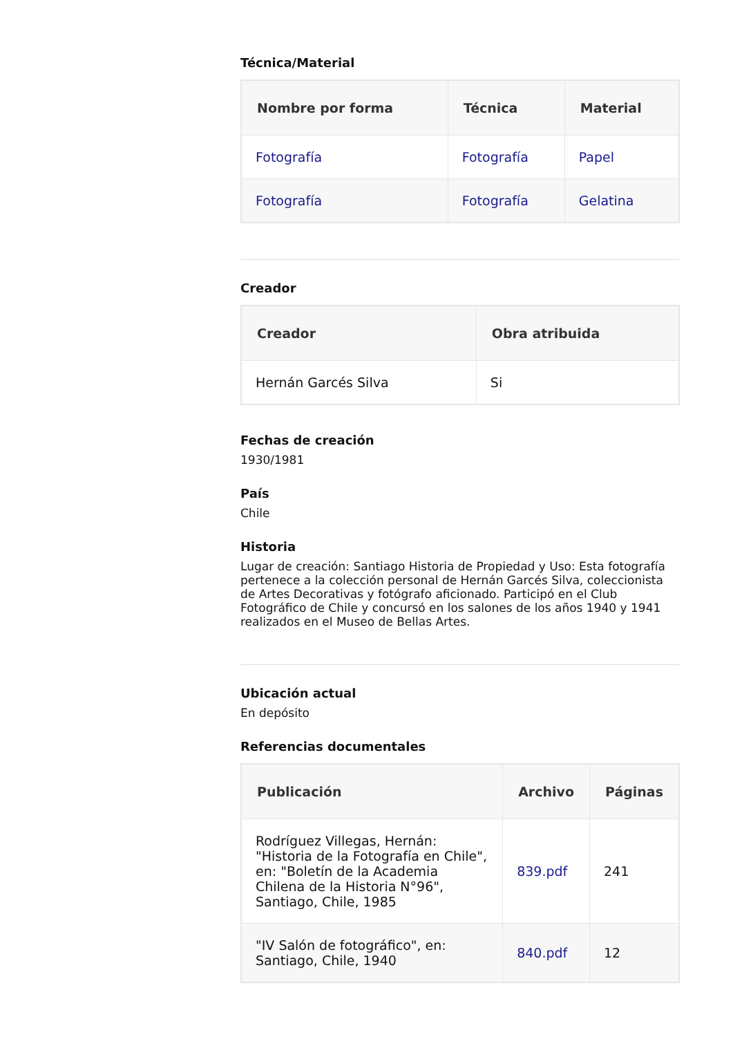Técnica/Material
| Nombre por forma | Técnica | Material |
| --- | --- | --- |
| Fotografía | Fotografía | Papel |
| Fotografía | Fotografía | Gelatina |
Creador
| Creador | Obra atribuida |
| --- | --- |
| Hernán Garcés Silva | Si |
Fechas de creación
1930/1981
País
Chile
Historia
Lugar de creación: Santiago Historia de Propiedad y Uso: Esta fotografía pertenece a la colección personal de Hernán Garcés Silva, coleccionista de Artes Decorativas y fotógrafo aficionado. Participó en el Club Fotográfico de Chile y concursó en los salones de los años 1940 y 1941 realizados en el Museo de Bellas Artes.
Ubicación actual
En depósito
Referencias documentales
| Publicación | Archivo | Páginas |
| --- | --- | --- |
| Rodríguez Villegas, Hernán: "Historia de la Fotografía en Chile", en: "Boletín de la Academia Chilena de la Historia N°96", Santiago, Chile, 1985 | 839.pdf | 241 |
| "IV Salón de fotográfico", en: Santiago, Chile, 1940 | 840.pdf | 12 |